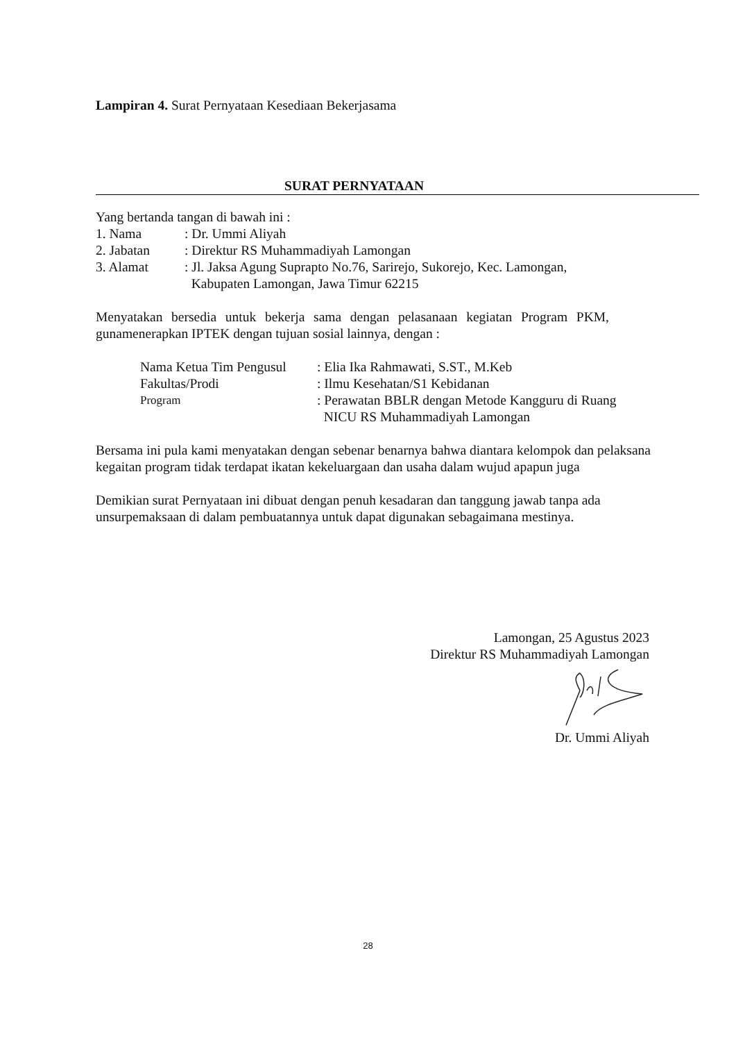Lampiran 4. Surat Pernyataan Kesediaan Bekerjasama
SURAT PERNYATAAN
Yang bertanda tangan di bawah ini :
| 1. Nama | : Dr. Ummi Aliyah |
| 2. Jabatan | : Direktur RS Muhammadiyah Lamongan |
| 3. Alamat | : Jl. Jaksa Agung Suprapto No.76, Sarirejo, Sukorejo, Kec. Lamongan, Kabupaten Lamongan, Jawa Timur 62215 |
Menyatakan bersedia untuk bekerja sama dengan pelasanaan kegiatan Program PKM, gunamenerapkan IPTEK dengan tujuan sosial lainnya, dengan :
| Nama Ketua Tim Pengusul | : Elia Ika Rahmawati, S.ST., M.Keb |
| Fakultas/Prodi | : Ilmu Kesehatan/S1 Kebidanan |
| Program | : Perawatan BBLR dengan Metode Kangguru di Ruang NICU RS Muhammadiyah Lamongan |
Bersama ini pula kami menyatakan dengan sebenar benarnya bahwa diantara kelompok dan pelaksana kegaitan program tidak terdapat ikatan kekeluargaan dan usaha dalam wujud apapun juga
Demikian surat Pernyataan ini dibuat dengan penuh kesadaran dan tanggung jawab tanpa ada unsurpemaksaan di dalam pembuatannya untuk dapat digunakan sebagaimana mestinya.
Lamongan, 25 Agustus 2023
Direktur RS Muhammadiyah Lamongan
Dr. Ummi Aliyah
28